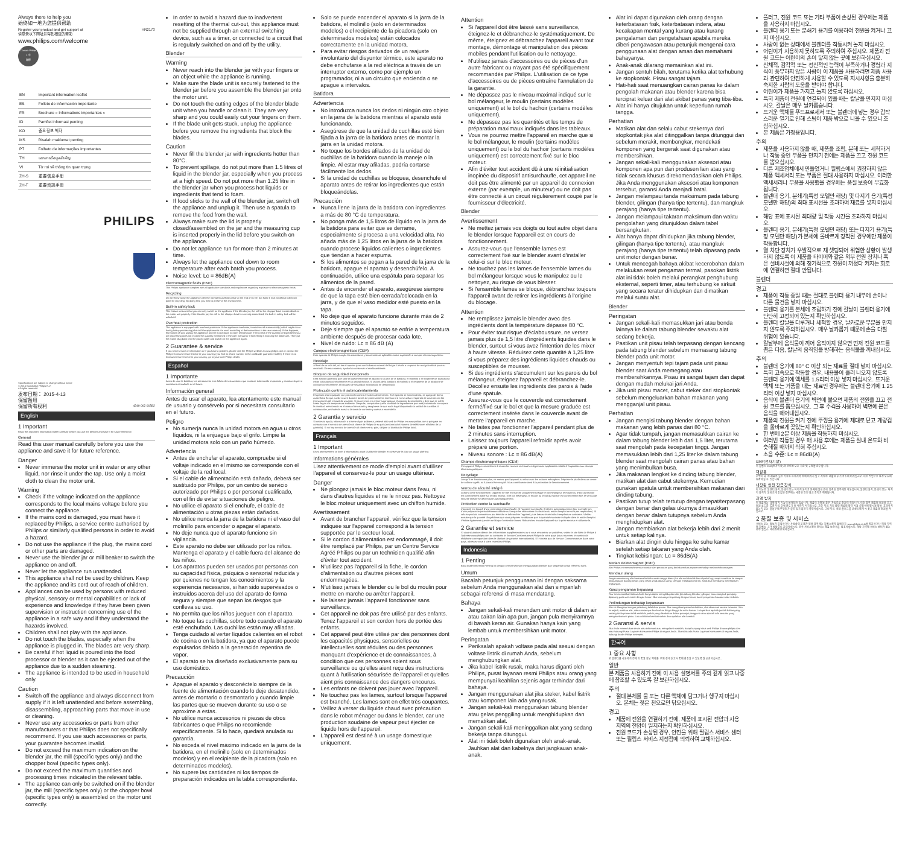Always there to help you
始终如一地为您提供帮助
Register your product and get support at HR2173
请登录以下网址并得到相应的帮助
www.philips.com/welcome
Contact Philips
1 年
保修
| EN | Important information leaflet |
| ES | Folleto de información importante |
| FR | Brochure « Informations importantes » |
| ID | Pamflet informasi penting |
| KO | 중요 정보 책자 |
| MS | Risalah maklumat penting |
| PT | Folheto de informações importantes |
| TH | เอกสารข้อมูลสำคัญ |
| VI | Tờ rơi về thông tin quan trọng |
| ZH-S | 重要信息手册 |
| ZH-T | 重要資訊手冊 |
PHILIPS
Specifications are subject to change without notice
© 2015 Koninklijke Philips N.V.
All rights reserved.
发布日期： 2015-4-13
保留备用
保留所有权利 4240 002 01582
English
1 Important
Read this important information leaflet carefully before you use the blender and save it for future reference.
General
Read this user manual carefully before you use the appliance and save it for future reference.
Danger
Never immerse the motor unit in water or any other liquid, nor rinse it under the tap. Use only a moist cloth to clean the motor unit.
Warning
Check if the voltage indicated on the appliance corresponds to the local mains voltage before you connect the appliance.
If the mains cord is damaged, you must have it replaced by Philips, a service centre authorised by Philips or similarly qualified persons in order to avoid a hazard.
Do not use the appliance if the plug, the mains cord or other parts are damaged.
Never use the blender jar or mill beaker to switch the appliance on and off.
Never let the appliance run unattended.
This appliance shall not be used by children. Keep the appliance and its cord out of reach of children.
Appliances can be used by persons with reduced physical, sensory or mental capabilities or lack of experience and knowledge if they have been given supervision or instruction concerning use of the appliance in a safe way and if they understand the hazards involved.
Children shall not play with the appliance.
Do not touch the blades, especially when the appliance is plugged in. The blades are very sharp.
Be careful if hot liquid is poured into the food processor or blender as it can be ejected out of the appliance due to a sudden steaming.
The appliance is intended to be used in household only.
Caution
Switch off the appliance and always disconnect from supply if it is left unattended and before assembling, disassembling, approaching parts that move in use or cleaning.
Never use any accessories or parts from other manufacturers or that Philips does not specifically recommend. If you use such accessories or parts, your guarantee becomes invalid.
Do not exceed the maximum indication on the blender jar, the mill (specific types only) and the chopper bowl (specific types only).
Do not exceed the maximum quantities and processing times indicated in the relevant table.
The appliance can only be switched on if the blender jar, the mill (specific types only) or the chopper bowl (specific types only) is assembled on the motor unit correctly.
In order to avoid a hazard due to inadvertent resetting of the thermal cut-out, this appliance must not be supplied through an external switching device, such as a timer, or connected to a circuit that is regularly switched on and off by the utility.
Blender
Warning
Never reach into the blender jar with your fingers or an object while the appliance is running.
Make sure the blade unit is securely fastened to the blender jar before you assemble the blender jar onto the motor unit.
Do not touch the cutting edges of the blender blade unit when you handle or clean it. They are very sharp and you could easily cut your fingers on them.
If the blade unit gets stuck, unplug the appliance before you remove the ingredients that block the blades.
Caution
Never fill the blender jar with ingredients hotter than 80°C.
To prevent spillage, do not put more than 1.5 litres of liquid in the blender jar, especially when you process at a high speed. Do not put more than 1.25 litre in the blender jar when you process hot liquids or ingredients that tend to foam.
If food sticks to the wall of the blender jar, switch off the appliance and unplug it. Then use a spatula to remove the food from the wall.
Always make sure the lid is properly closed/assembled on the jar and the measuring cup is inserted properly in the lid before you switch on the appliance.
Do not let appliance run for more than 2 minutes at time.
Always let the appliance cool down to room temperature after each batch you process.
Noise level: Lc = 86dB(A)
Electromagnetic fields (EMF)
This Philips appliance complies with all applicable standards and regulations regarding exposure to electromagnetic fields.
Recycling
Do not throw away the appliance with the normal household waste at the end of its life, but hand it in at an official collection point for recycling. By doing this, you help to preserve the environment.
Built-in safety lock
This feature ensures that you can only switch on the appliance if the blender jar, the mill or the chopper bowl is assembled on the motor unit properly. If the blender jar, the mill or the chopper bowl is correctly assembled, the built-in safety lock will be unlocked.
Overheat protection
The appliance is equipped with overheat protection. If the appliance overheats, it switches off automatically (which might occur during heavy processing jobs or if the appliance is not used according to the instructions in the user manual). If this happens, first switch off and unplug the appliance and let it cool down to room temperature. Then check if the quantity of ingredients you are processing does not exceed the quantity mentioned in the user manual or if something is blocking the blade unit. Then put the mains plug back into the power outlet and switch on the appliance again.
2 Guarantee & service
If you need service or information or if you have a problem, please visit the Philips website at www.philips.com or contact the Philips Consumer Care Centre in your country (you find its phone number in the worldwide guarantee leaflet). If there is no Consumer Care Centre in your country, go to your local Philips dealer.
Español
1 Importante
Antes de usar la batidora, lea atentamente este folleto de instrucciones que contiene información importante y consérvelo por si necesitara consultarlo en el futuro.
Información general
Antes de usar el aparato, lea atentamente este manual de usuario y consérvelo por si necesitara consultarlo en el futuro.
Peligro
No sumerja nunca la unidad motora en agua u otros líquidos, ni la enjuague bajo el grifo. Limpie la unidad motora solo con un paño húmedo.
Advertencia
Antes de enchufar el aparato, compruebe si el voltaje indicado en el mismo se corresponde con el voltaje de la red local.
Si el cable de alimentación está dañado, deberá ser sustituido por Philips, por un centro de servicio autorizado por Philips o por personal cualificado, con el fin de evitar situaciones de peligro.
No utilice el aparato si el enchufe, el cable de alimentación u otras piezas están dañados.
No utilice nunca la jarra de la batidora ni el vaso del molinillo para encender o apagar el aparato.
No deje nunca que el aparato funcione sin vigilancia.
Este aparato no debe ser utilizado por los niños. Mantenga el aparato y el cable fuera del alcance de los niños.
Los aparatos pueden ser usados por personas con su capacidad física, psíquica o sensorial reducida y por quienes no tengan los conocimientos y la experiencia necesarios, si han sido supervisados o instruidos acerca del uso del aparato de forma segura y siempre que sepan los riesgos que conlleva su uso.
No permita que los niños jueguen con el aparato.
No toque las cuchillas, sobre todo cuando el aparato esté enchufado. Las cuchillas están muy afiladas.
Tenga cuidado al verter líquidos calientes en el robot de cocina o en la batidora, ya que el aparato puede expulsarlos debido a la generación repentina de vapor.
El aparato se ha diseñado exclusivamente para su uso doméstico.
Precaución
Apague el aparato y desconéctelo siempre de la fuente de alimentación cuando lo deje desatendido, antes de montarlo o desmontarlo y cuando limpie las partes que se mueven durante su uso o se aproxime a estas.
No utilice nunca accesorios ni piezas de otros fabricantes o que Philips no recomiende específicamente. Si lo hace, quedará anulada su garantía.
No exceda el nivel máximo indicado en la jarra de la batidora, en el molinillo (solo en determinados modelos) y en el recipiente de la picadora (solo en determinados modelos).
No supere las cantidades ni los tiempos de preparación indicados en la tabla correspondiente.
Solo se puede encender el aparato si la jarra de la batidora, el molinillo (solo en determinados modelos) o el recipiente de la picadora (solo en determinados modelos) están colocados correctamente en la unidad motora.
Para evitar riesgos derivados de un reajuste involuntario del disyuntor térmico, este aparato no debe enchufarse a la red eléctrica a través de un interruptor externo, como por ejemplo un programador, ni a un circuito que encienda o se apague a intervalos.
Batidora
Advertencia
No introduzca nunca los dedos ni ningún otro objeto en la jarra de la batidora mientras el aparato esté funcionando.
Asegúrese de que la unidad de cuchillas esté bien fijada a la jarra de la batidora antes de montar la jarra en la unidad motora.
No toque los bordes afilados de la unidad de cuchillas de la batidora cuando la maneje o la limpie. Al estar muy afiladas, podría cortarse fácilmente los dedos.
Si la unidad de cuchillas se bloquea, desenchufe el aparato antes de retirar los ingredientes que están bloqueándolas.
Precaución
Nunca llene la jarra de la batidora con ingredientes a más de 80 °C de temperatura.
No ponga más de 1,5 litros de líquido en la jarra de la batidora para evitar que se derrame, especialmente si procesa a una velocidad alta. No añada más de 1,25 litros en la jarra de la batidora cuando procese líquidos calientes o ingredientes que tiendan a hacer espuma.
Si los alimentos se pegan a la pared de la jarra de la batidora, apague el aparato y desenchúfelo. A continuación, utilice una espátula para separar los alimentos de la pared.
Antes de encender el aparato, asegúrese siempre de que la tapa esté bien cerrada/colocada en la jarra, y de que el vaso medidor esté puesto en la tapa.
No deje que el aparato funcione durante más de 2 minutos seguidos.
Deje siempre que el aparato se enfríe a temperatura ambiente después de procesar cada lote.
Nivel de ruido: Lc = 86 dB (A)
Campos electromagnéticos (CEM)
Este aparato de Philips cumple los estándares y las normativas aplicables sobre exposición a campos electromagnéticos.
Reciclaje
Al final de su vida útil, no tire el aparato junto con la basura normal del hogar. Llévelo a un punto de recogida oficial para su reciclado. De esta manera, ayudará a conservar el medio ambiente.
Bloqueo de seguridad incorporado
Esta función garantiza que sólo se puede encender el aparato si la jarra de la batidora, el molinillo o el recipiente de la picadora están colocados correctamente en la unidad motora. Si la jarra de la batidora, el molinillo o el recipiente de la picadora se colocan correctamente, el bloqueo de seguridad incorporado se desactivará.
Protección contra el sobrecalentamiento
El aparato está equipado con protección contra el sobrecalentamiento. Si el aparato se sobrecalienta, se apaga de forma automática (lo que puede ocurrir durante tareas de procesamiento intensas o si no se utiliza el aparato de acuerdo con las instrucciones del manual de usuario). Si ocurre esto, en primer lugar apague el aparato, desenchúfelo y deje que se enfríe hasta llegar a la temperatura ambiente. Después, compruebe que la cantidad de ingredientes que está procesando no supera la cantidad mencionada en el manual de usuario y asegúrese de que nada haya bloqueando la unidad de cuchillas. A continuación, enchufe de nuevo a la toma de corriente y vuelva a encenderlo.
2 Garantía y servicio
Si necesita ayuda, información o si tiene algún problema, visite el sitio web de Philips en www.philips.com o póngase en contacto con el servicio de atención al cliente de Philips de su país (encontrará el número de teléfono en el folleto de la garantía). Si no hay servicio de atención al cliente en su país, diríjase al distribuidor Philips local.
Français
1 Important
Lisez attentivement ce livret d'informations avant d'utiliser le blender et conservez-le pour un usage ultérieur.
Informations générales
Lisez attentivement ce mode d'emploi avant d'utiliser l'appareil et conservez-le pour un usage ultérieur.
Danger
Ne plongez jamais le bloc moteur dans l'eau, ni dans d'autres liquides et ne le rincez pas. Nettoyez le bloc moteur uniquement avec un chiffon humide.
Avertissement
Avant de brancher l'appareil, vérifiez que la tension indiquée sur l'appareil correspond à la tension supportée par le secteur local.
Si le cordon d'alimentation est endommagé, il doit être remplacé par Philips, par un Centre Service Agréé Philips ou par un technicien qualifié afin d'éviter tout accident.
N'utilisez pas l'appareil si la fiche, le cordon d'alimentation ou d'autres pièces sont endommagées.
N'utilisez jamais le blender ou le bol du moulin pour mettre en marche ou arrêter l'appareil.
Ne laissez jamais l'appareil fonctionner sans surveillance.
Cet appareil ne doit pas être utilisé par des enfants. Tenez l'appareil et son cordon hors de portée des enfants.
Cet appareil peut être utilisé par des personnes dont les capacités physiques, sensorielles ou intellectuelles sont réduites ou des personnes manquant d'expérience et de connaissances, à condition que ces personnes soient sous surveillance ou qu'elles aient reçu des instructions quant à l'utilisation sécurisée de l'appareil et qu'elles aient pris connaissance des dangers encourus.
Les enfants ne doivent pas jouer avec l'appareil.
Ne touchez pas les lames, surtout lorsque l'appareil est branché. Les lames sont en effet très coupantes.
Veillez à verser du liquide chaud avec précaution dans le robot ménager ou dans le blender, car une production soudaine de vapeur peut éjecter ce liquide hors de l'appareil.
L'appareil est destiné à un usage domestique uniquement.
Attention
Si l'appareil doit être laissé sans surveillance, éteignez-le et débranchez-le systématiquement. De même, éteignez et débranchez l'appareil avant tout montage, démontage et manipulation des pièces mobiles pendant l'utilisation ou le nettoyage.
N'utilisez jamais d'accessoires ou de pièces d'un autre fabricant ou n'ayant pas été spécifiquement recommandés par Philips. L'utilisation de ce type d'accessoires ou de pièces entraîne l'annulation de la garantie.
Ne dépassez pas le niveau maximal indiqué sur le bol mélangeur, le moulin (certains modèles uniquement) et le bol du hachoir (certains modèles uniquement).
Ne dépassez pas les quantités et les temps de préparation maximaux indiqués dans les tableaux.
Vous ne pourrez mettre l'appareil en marche que si le bol mélangeur, le moulin (certains modèles uniquement) ou le bol du hachoir (certains modèles uniquement) est correctement fixé sur le bloc moteur.
Afin d'éviter tout accident dû à une réinitialisation inopinée du dispositif antisurchauffe, cet appareil ne doit pas être alimenté par un appareil de connexion externe (par exemple, un minuteur) ou ne doit pas être connecté à un circuit régulièrement coupé par le fournisseur d'électricité.
Blender
Avertissement
Ne mettez jamais vos doigts ou tout autre objet dans le blender lorsque l'appareil est en cours de fonctionnement.
Assurez-vous que l'ensemble lames est correctement fixé sur le blender avant d'installer celui-ci sur le bloc moteur.
Ne touchez pas les lames de l'ensemble lames du bol mélangeur lorsque vous le manipulez ou le nettoyez, au risque de vous blesser.
Si l'ensemble lames se bloque, débranchez toujours l'appareil avant de retirer les ingrédients à l'origine du blocage.
Attention
Ne remplissez jamais le blender avec des ingrédients dont la température dépasse 80 °C.
Pour éviter tout risque d'éclaboussure, ne versez jamais plus de 1,5 litre d'ingrédients liquides dans le blender, surtout si vous avez l'intention de les mixer à haute vitesse. Réduisez cette quantité à 1,25 litre si vous préparez des ingrédients liquides chauds ou susceptibles de mousser.
Si des ingrédients s'accumulent sur les parois du bol mélangeur, éteignez l'appareil et débranchez-le. Décollez ensuite les ingrédients des parois à l'aide d'une spatule.
Assurez-vous que le couvercle est correctement fermé/fixé sur le bol et que la mesure graduée est correctement insérée dans le couvercle avant de mettre l'appareil en marche.
Ne faites pas fonctionner l'appareil pendant plus de 2 minutes sans interruption.
Laissez toujours l'appareil refroidir après avoir préparé une portion.
Niveau sonore : Lc = 86 dB(A)
Champs électromagnétiques (CEM)
Cet appareil Philips est conforme à toutes les normes et à tous les règlements applicables relatifs à l'exposition aux champs électromagnétiques.
Recyclage
Lorsqu'il ne fonctionnera plus, ne mettez pas l'appareil au rebut avec les ordures ménagères. Déposez-le plutôt dans un centre de collecte agréé, où il pourra être recyclé. Vous contribuerez ainsi à la protection de l'environnement.
Verrou de sécurité intégré
Grâce à cette fonctionnalité, l'appareil ne met en marche uniquement lorsque le bol mélangeur, le moulin ou le bol du hachoir est correctement placé sur le bloc moteur. Si le bol mélangeur, le moulin ou le bol du hachoir est correctement fixé, le verrou de sécurité intégré se déverrouille automatiquement.
Protection contre la surchauffe
L'appareil est équipé d'une protection antisurchauffe. Si l'appareil surchauffe, il s'éteint automatiquement (par exemple lors d'une préparation particulièrement difficile ou lorsque les instructions d'utilisation du mode d'emploi ne sont pas respectées). Si cela se produit, commencez par éteindre et débrancher l'appareil, puis laissez-le refroidir à température ambiante. Vérifiez ensuite que la quantité d'ingrédients que vous préparez ne dépasse pas la quantité maximale indiquée dans le mode d'emploi. Vérifiez également que rien ne bloque l'ensemble lames. Rebranchez ensuite l'appareil sur la prise secteur et rallumez-le.
2 Garantie et service
Si vous souhaitez obtenir des informations supplémentaires ou si vous rencontrez un problème, visitez le site Web de Philips à l'adresse www.philips.com ou contactez le Service Consommateurs Philips de votre pays (vous trouverez le numéro de téléphone correspondant dans le dépliant de garantie internationale). S'il n'existe pas de Service Consommateurs dans votre pays, adressez-vous à votre revendeur Philips.
Indonesia
1 Penting
Baca buklet informasi Penting ini dengan cermat sebelum menggunakan blender dan simpanlah untuk referensi nanti.
Umum
Bacalah petunjuk penggunaan ini dengan saksama sebelum Anda menggunakan alat dan simpanlah sebagai referensi di masa mendatang.
Bahaya
Jangan sekali-kali merendam unit motor di dalam air atau cairan lain apa pun, jangan pula menyiramnya di bawah keran air. Gunakan hanya kain yang lembab untuk membersihkan unit motor.
Peringatan
Periksalah apakah voltase pada alat sesuai dengan voltase listrik di rumah Anda, sebelum menghubungkan alat.
Jika kabel listrik rusak, maka harus diganti oleh Philips, pusat layanan resmi Philips atau orang yang mempunyai keahlian sejenis agar terhindar dari bahaya.
Jangan menggunakan alat jika steker, kabel listrik atau komponen lain ada yang rusak.
Jangan sekali-kali menggunakan tabung blender atau gelas penggiling untuk menghidupkan dan mematikan alat.
Jangan sekali-kali meninggalkan alat yang sedang bekerja tanpa ditunggui.
Alat ini tidak boleh digunakan oleh anak-anak. Jauhkan alat dan kabelnya dari jangkauan anak-anak.
Alat ini dapat digunakan oleh orang dengan keterbatasan fisik, keterbatasan indera, atau kecakapan mental yang kurang atau kurang pengalaman dan pengetahuan apabila mereka diberi pengawasan atau petunjuk mengenai cara penggunaan alat dengan aman dan memahami bahayanya.
Anak-anak dilarang memainkan alat ini.
Jangan sentuh bilah, terutama ketika alat terhubung ke stopkontak. Pisau sangat tajam.
Hati-hati saat menuangkan cairan panas ke dalam pengolah makanan atau blender karena bisa terciprat keluar dari alat akibat panas yang tiba-tiba.
Alat ini hanya ditujukan untuk keperluan rumah tangga.
Perhatian
Matikan alat dan selalu cabut stekernya dari stopkontak jika alat ditinggalkan tanpa ditunggui dan sebelum merakit, membongkar, mendekati komponen yang bergerak saat digunakan atau membersihkan.
Jangan sekali-kali menggunakan aksesori atau komponen apa pun dari produsen lain atau yang tidak secara khusus direkomendasikan oleh Philips. Jika Anda menggunakan aksesori atau komponen tersebut, garansi Anda menjadi batal.
Jangan melampaui tanda maksimum pada tabung blender, gilingan (hanya tipe tertentu), dan mangkuk perajang (hanya tipe tertentu).
Jangan melampaui takaran maksimum dan waktu pengolahan yang ditunjukkan dalam tabel bersangkutan.
Alat hanya dapat dihidupkan jika tabung blender, gilingan (hanya tipe tertentu), atau mangkuk perajang (hanya tipe tertentu) telah dipasang pada unit motor dengan benar.
Untuk mencegah bahaya akibat kecerobohan dalam melakukan reset pengaman termal, pasokan listrik alat ini tidak boleh melalui perangkat penghubung eksternal, seperti timer, atau terhubung ke sirkuit yang secara teratur dihidupkan dan dimatikan melalui suatu alat.
Blender
Peringatan
Jangan sekali-kali memasukkan jari atau benda lainnya ke dalam tabung blender sewaktu alat sedang bekerja.
Pastikan unit pisau telah terpasang dengan kencang pada tabung blender sebelum memasang tabung blender pada unit motor.
Jangan menyentuh tepi tajam pada unit pisau blender saat Anda memegang atau membersihkannya. Pisau ini sangat tajam dan dapat dengan mudah melukai jari Anda.
Jika unit pisau macet, cabut steker dari stopkontak sebelum mengeluarkan bahan makanan yang mengganjal unit pisau.
Perhatian
Jangan mengisi tabung blender dengan bahan makanan yang lebih panas dari 80 °C.
Agar tidak tumpah, jangan memasukkan cairan ke dalam tabung blender lebih dari 1,5 liter, terutama saat mengolah pada kecepatan tinggi. Jangan memasukkan lebih dari 1,25 liter ke dalam tabung blender saat mengolah cairan panas atau bahan yang menimbulkan busa.
Jika makanan lengket ke dinding tabung blender, matikan alat dan cabut stekernya. Kemudian gunakan spatula untuk membersihkan makanan dari dinding tabung.
Pastikan tutup telah tertutup dengan tepat/terpasang dengan benar dan gelas ukurnya dimasukkan dengan benar dalam tutupnya sebelum Anda menghidupkan alat.
Jangan membiarkan alat bekerja lebih dari 2 menit untuk setiap kalinya.
Biarkan alat dingin dulu hingga ke suhu kamar setelah setiap takaran yang Anda olah.
Tingkat kebisingan: Lc = 86dB(A)
Medan elektromagnet (EMF)
Alat Philips ini mematuhi semua standar dan peraturan yang berlaku terkait paparan terhadap medan elektromagnet.
Mendaur ulang
Jangan membuang alat bersama limbah rumah tangga biasa jika alat sudah tidak bisa dipakai lagi, tetapi serahkan ke tempat pengumpulan barang bekas yang resmi untuk didaur ulang. Dengan melakukan hal ini, Anda ikut membantu melestarikan lingkungan.
Kunci pengaman terpasang
Fitur ini memastikan bahwa Anda hanya dapat menghidupkan alat jika tabung blender, gilingan, atau mangkuk perajang dipasang pada unit motor dengan benar. Jika semuanya terpasang dengan benar, kunci pengaman bawaan akan terbuka.
Perlindungan terhadap kepanasan
Alat ini dilengkapi dengan pelindung kelebihan panas. Jika mengalami panas berlebihan, alat akan mati secara otomatis. Jika ini terjadi, matikan alat, cabut stekernya dan biarkan dingin hingga ke suhu kamar. Lalu periksa apakah jumlah bahan yang sedang Anda proses tidak melebihi jumlah yang disebutkan dalam petunjuk pengguna atau apakah ada sesuatu yang menghambat unit pisau. Lalu colokkan kembali steker dan nyalakan alat kembali.
2 Garansi & servis
Jika Anda memerlukan servis atau informasi atau mengalami masalah, harap kunjungi situs web Philips di www.philips.com atau hubungi Pusat Layanan Konsumen Philips di negara Anda. Jika tidak ada Pusat Layanan Konsumen di negara Anda, hubungi dealer Philips setempat.
한국어
1 중요 사항
본 블렌더를 사용하기 전에 이 중요 정보 책자를 주의 깊게 읽고 나중에 참조할 수 있도록 잘 보관하십시오.
일반
본 제품을 사용하기 전에 이 사용 설명서를 주의 깊게 읽고 나중에 참조할 수 있도록 잘 보관하십시오.
주의
절대 본체를 물 또는 다른 액체에 담그거나 헹구지 마십시오. 본체는 젖은 천으로만 닦으십시오.
경고
제품에 전원을 연결하기 전에, 제품에 표시된 전압과 사용 지역의 전압이 일치하는지 확인하십시오.
전원 코드가 손상된 경우, 안전을 위해 필립스 서비스 센터 또는 필립스 서비스 지정점에 의뢰하여 교체하십시오.
플러그, 전원 코드 또는 기타 부품이 손상된 경우에는 제품을 사용하지 마십시오.
블렌더 용기 또는 분쇄기 용기를 이용하여 전원을 켜거나 끄지 마십시오.
사람이 없는 상태에서 블렌더를 작동시켜 놓지 마십시오.
어린이가 사용하지 못하도록 주의하여 주십시오. 제품과 전원 코드는 어린이의 손이 닿지 않는 곳에 보관하십시오.
신체적, 감각적 또는 정신적인 능력이 부족하거나 경험과 지식이 풍부하지 않은 사람이 이 제품을 사용하려면 제품 사용과 관련하여 안전하게 사용할 수 있도록 지시사항을 충분히 숙지한 사람의 도움을 받아야 합니다.
어린이가 제품을 가지고 놀지 않도록 하십시오.
특히 제품이 전원에 연결되어 있을 때는 칼날을 만지지 마십시오. 칼날은 매우 날카롭습니다.
뜨거운 액체를 푸드프로세서 또는 블렌더에 넣는 경우 갑작스러운 열기로 인해 스팀이 제품 밖으로 나올 수 있으니 조심하십시오.
본 제품은 가정용입니다.
주의
제품을 사용하지 않을 때, 제품을 조립, 분해 또는 세척하거나 작동 중인 부품을 만지기 전에는 제품을 끄고 전원 코드를 뽑으십시오.
다른 제조업체에서 만들었거나 필립스에서 권장하지 않은 제품 액세서리 또는 부품은 절대 사용하지 마십시오. 이러한 액세서리나 부품을 사용했을 경우에는 품질 보증이 무효화됩니다.
블렌더 용기, 분쇄기(특정 모델만 해당) 및 다지기 용기(특정 모델만 해당)의 최대 표시선을 초과하여 재료를 넣지 마십시오.
해당 표에 표시된 최대량 및 작동 시간을 초과하지 마십시오.
블렌더 용기, 분쇄기(특정 모델만 해당) 또는 다지기 용기(특정 모델만 해당)가 본체에 올바르게 장착된 경우에만 제품이 작동합니다.
열 차단 장치가 우발적으로 재 셋팅되어 위험한 상황이 발생하지 않도록 이 제품을 타이머와 같은 외부 전원 장치나 혹은 설비시설에 의해 정기적으로 전원이 꺼졌다 켜지는 회로에 연결하면 절대 안됩니다.
블렌더
경고
제품이 작동 중일 때는 절대로 블렌더 용기 내부에 손이나 다른 물건을 넣지 마십시오.
블렌더 용기를 본체에 조립하기 전에 칼날이 블렌더 용기에 단단히 고정되어 있는지 확인하십시오.
블렌더 칼날을 다루거나 세척할 경우, 날카로운 부분을 만지지 않도록 주의하십시오. 매우 날카롭기 때문에 손을 다칠 위험이 있습니다.
칼날부에 음식물이 끼어 움직이지 않으면 먼저 전원 코드를 뽑은 다음, 칼날의 움직임을 방해하는 음식물을 꺼내십시오.
주의
블렌더 용기에 80° C 이상 되는 재료를 절대 넣지 마십시오.
특히 고속으로 작동할 경우, 내용물이 흘러 나오지 않도록 블렌더 용기에 액체를 1.5리터 이상 넣지 마십시오. 뜨거운 액체 또는 거품을 내는 재료인 경우에는 블렌더 용기에 1.25리터 이상 넣지 마십시오.
음식이 블렌더 용기의 벽면에 붙으면 제품의 전원을 끄고 전원 코드를 뽑으십시오. 그 후 주걱을 사용하여 벽면에 붙은 음식을 떼어내십시오.
제품의 전원을 켜기 전에 뚜껑을 용기에 제대로 닫고 계량컵을 올바르게 꽂았는지 확인하십시오.
한 번에 2분 이상 제품을 작동하지 마십시오.
여러번 작동할 경우 매 사용 후에는 제품을 실내 온도와 비슷해질 때까지 식혀 주십시오.
소음 수준: Lc = 86dB(A)
EMF(전자기장)
이 필립스 EMF(전자기장)와 관련된 모든 기준 및 규정을 준수합니다.
재활용
수명이 다 된 제품은 일반 가정용 쓰레기와 함께 버리지 말고 지정된 재활용 수거 장소에 버리십시오. 이런 방법으로 환경 보호에 동참하실 수 있습니다.
내장된 안전 잠금 장치
이 기능은 블렌더 용기, 분쇄기 또는 다지기 용기가 본체에 올바르게 장착된 경우에만 작동합니다. 블렌더 용기, 분쇄기 또는 다지기 용기가 올바르게 조립된 경우에는 내장된 안전 잠금 장치가 해제됩니다.
과열 방지
이 제품에는 과열 방지 기능이 탑재되어 있습니다. 제품이 과열된 경우 자동으로 전원이 꺼집니다. 이런 경우 제품의 전원을 끄고 전원 코드를 뽑은 다음 실내 온도가 될 때까지 식히십시오. 그런 다음 처리 중인 재료의 양이 사용 설명서에 명시된 양을 초과하지 않는지 또는 칼날부에 무엇인가 걸려 있지 않은지 확인하십시오. 그런 다음 전원 플러그를 콘센트에 다시 꽂고 제품의 전원을 켜십시오.
2 품질 보증 및 서비스
서비스 또는 정보가 필요하거나 사용상의 문제가 있을 경우에는 필립스전자 홈페이지 www.philips.co.kr을 방문하거나 해당 지역의 필립스 고객 상담실로 문의하십시오. 한국 서비스센터 안내는 제품 보증서를 참조하십시오. 해당 지역에 서비스 센터가 없는 경우 필립스 대리점에 문의하십시오.